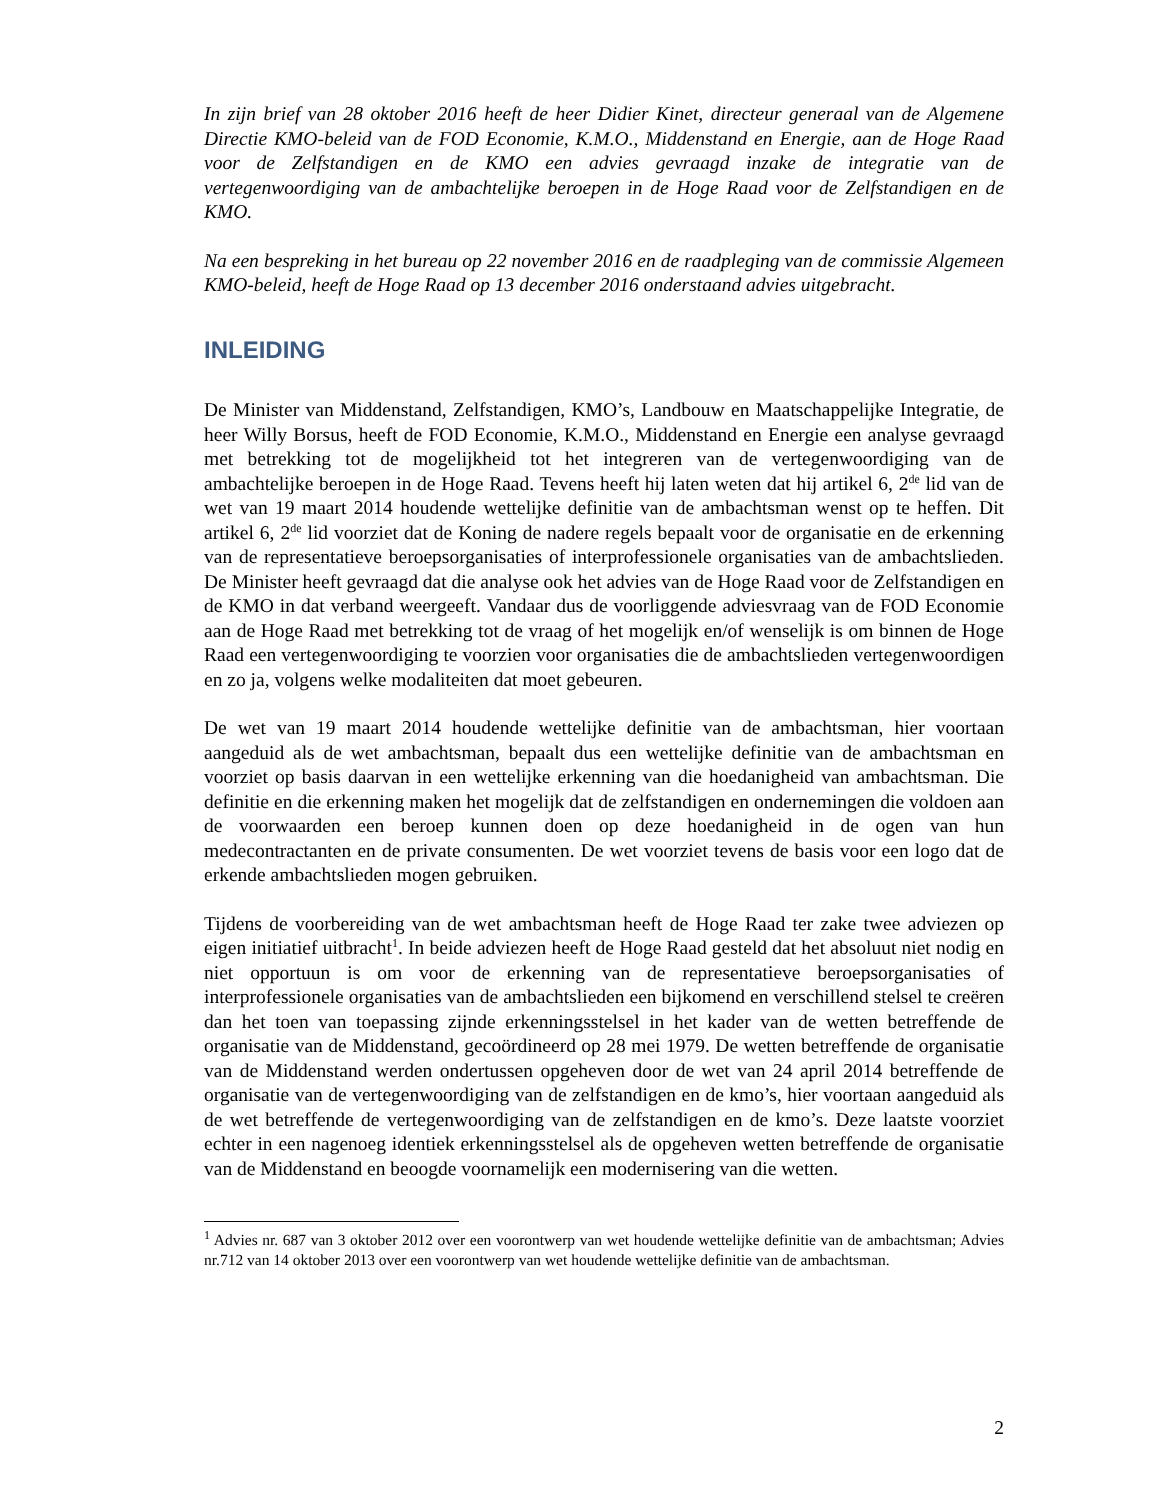In zijn brief van 28 oktober 2016 heeft de heer Didier Kinet, directeur generaal van de Algemene Directie KMO-beleid van de FOD Economie, K.M.O., Middenstand en Energie, aan de Hoge Raad voor de Zelfstandigen en de KMO een advies gevraagd inzake de integratie van de vertegenwoordiging van de ambachtelijke beroepen in de Hoge Raad voor de Zelfstandigen en de KMO.
Na een bespreking in het bureau op 22 november 2016 en de raadpleging van de commissie Algemeen KMO-beleid, heeft de Hoge Raad op 13 december 2016 onderstaand advies uitgebracht.
INLEIDING
De Minister van Middenstand, Zelfstandigen, KMO’s, Landbouw en Maatschappelijke Integratie, de heer Willy Borsus, heeft de FOD Economie, K.M.O., Middenstand en Energie een analyse gevraagd met betrekking tot de mogelijkheid tot het integreren van de vertegenwoordiging van de ambachtelijke beroepen in de Hoge Raad. Tevens heeft hij laten weten dat hij artikel 6, 2<sup>de</sup> lid van de wet van 19 maart 2014 houdende wettelijke definitie van de ambachtsman wenst op te heffen. Dit artikel 6, 2<sup>de</sup> lid voorziet dat de Koning de nadere regels bepaalt voor de organisatie en de erkenning van de representatieve beroepsorganisaties of interprofessionele organisaties van de ambachtslieden. De Minister heeft gevraagd dat die analyse ook het advies van de Hoge Raad voor de Zelfstandigen en de KMO in dat verband weergeeft. Vandaar dus de voorliggende adviesvraag van de FOD Economie aan de Hoge Raad met betrekking tot de vraag of het mogelijk en/of wenselijk is om binnen de Hoge Raad een vertegenwoordiging te voorzien voor organisaties die de ambachtslieden vertegenwoordigen en zo ja, volgens welke modaliteiten dat moet gebeuren.
De wet van 19 maart 2014 houdende wettelijke definitie van de ambachtsman, hier voortaan aangeduid als de wet ambachtsman, bepaalt dus een wettelijke definitie van de ambachtsman en voorziet op basis daarvan in een wettelijke erkenning van die hoedanigheid van ambachtsman. Die definitie en die erkenning maken het mogelijk dat de zelfstandigen en ondernemingen die voldoen aan de voorwaarden een beroep kunnen doen op deze hoedanigheid in de ogen van hun medecontractanten en de private consumenten. De wet voorziet tevens de basis voor een logo dat de erkende ambachtslieden mogen gebruiken.
Tijdens de voorbereiding van de wet ambachtsman heeft de Hoge Raad ter zake twee adviezen op eigen initiatief uitbracht<sup>1</sup>. In beide adviezen heeft de Hoge Raad gesteld dat het absoluut niet nodig en niet opportuun is om voor de erkenning van de representatieve beroepsorganisaties of interprofessionele organisaties van de ambachtslieden een bijkomend en verschillend stelsel te creëren dan het toen van toepassing zijnde erkenningsstelsel in het kader van de wetten betreffende de organisatie van de Middenstand, gecoördineerd op 28 mei 1979. De wetten betreffende de organisatie van de Middenstand werden ondertussen opgeheven door de wet van 24 april 2014 betreffende de organisatie van de vertegenwoordiging van de zelfstandigen en de kmo’s, hier voortaan aangeduid als de wet betreffende de vertegenwoordiging van de zelfstandigen en de kmo’s. Deze laatste voorziet echter in een nagenoeg identiek erkenningsstelsel als de opgeheven wetten betreffende de organisatie van de Middenstand en beoogde voornamelijk een modernisering van die wetten.
<sup>1</sup> Advies nr. 687 van 3 oktober 2012 over een voorontwerp van wet houdende wettelijke definitie van de ambachtsman; Advies nr.712 van 14 oktober 2013 over een voorontwerp van wet houdende wettelijke definitie van de ambachtsman.
2